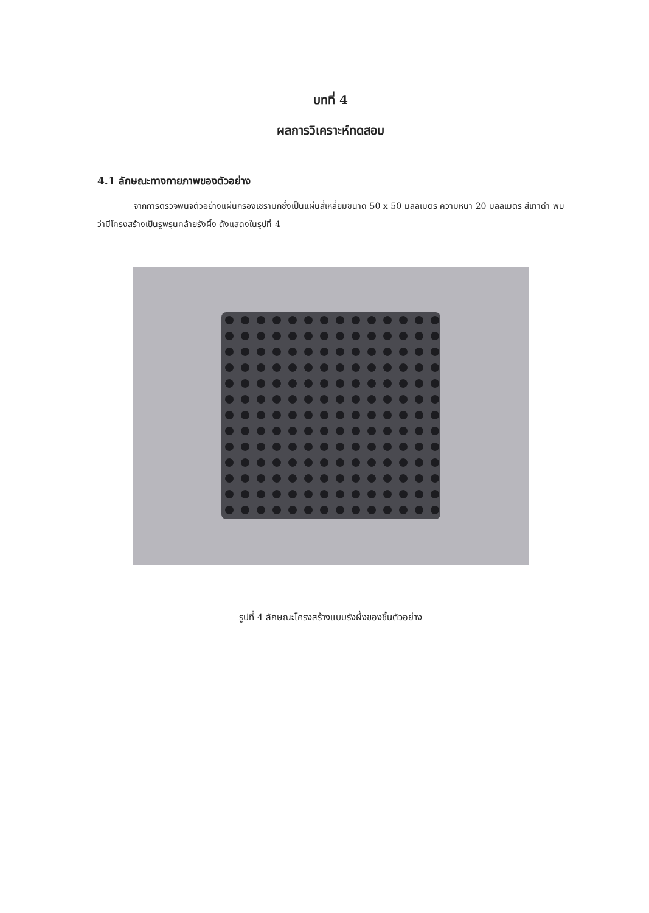บทที่ 4
ผลการวิเคราะห์ทดสอบ
4.1 ลักษณะทางกายภาพของตัวอย่าง
จากการตรวจพินิจตัวอย่างแผ่นกรองเซรามิกซึ่งเป็นแผ่นสี่เหลี่ยมขนาด 50 x 50 มิลลิเมตร ความหนา 20 มิลลิเมตร สีเทาดำ พบว่ามีโครงสร้างเป็นรูพรุนคล้ายรังผึ้ง ดังแสดงในรูปที่ 4
รูปที่ 4 ลักษณะโครงสร้างแบบรังผึ้งของชิ้นตัวอย่าง